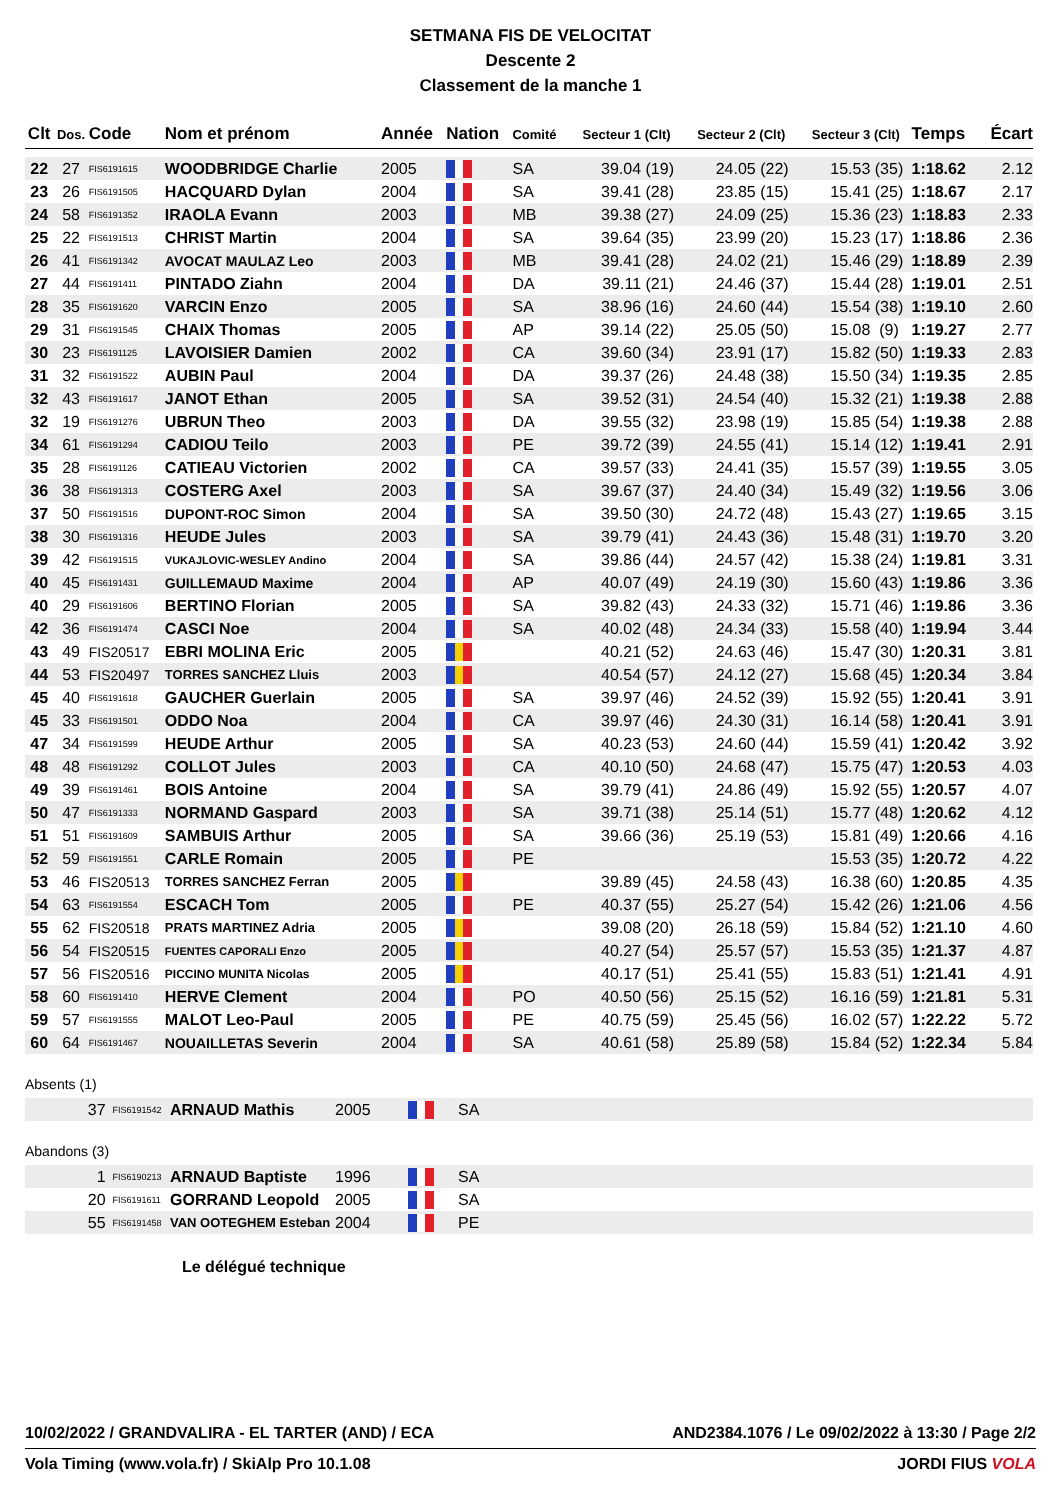SETMANA FIS DE VELOCITAT
Descente 2
Classement de la manche 1
| Clt | Dos. | Code | Nom et prénom | Année | Nation | Comité | Secteur 1 | (Clt) | Secteur 2 | (Clt) | Secteur 3 | (Clt) | Temps | Écart |
| --- | --- | --- | --- | --- | --- | --- | --- | --- | --- | --- | --- | --- | --- | --- |
| 22 | 27 | FIS6191615 | WOODBRIDGE Charlie | 2005 | | SA | 39.04 | (19) | 24.05 | (22) | 15.53 | (35) | 1:18.62 | 2.12 |
| 23 | 26 | FIS6191505 | HACQUARD Dylan | 2004 | | SA | 39.41 | (28) | 23.85 | (15) | 15.41 | (25) | 1:18.67 | 2.17 |
| 24 | 58 | FIS6191352 | IRAOLA Evann | 2003 | | MB | 39.38 | (27) | 24.09 | (25) | 15.36 | (23) | 1:18.83 | 2.33 |
| 25 | 22 | FIS6191513 | CHRIST Martin | 2004 | | SA | 39.64 | (35) | 23.99 | (20) | 15.23 | (17) | 1:18.86 | 2.36 |
| 26 | 41 | FIS6191342 | AVOCAT MAULAZ Leo | 2003 | | MB | 39.41 | (28) | 24.02 | (21) | 15.46 | (29) | 1:18.89 | 2.39 |
| 27 | 44 | FIS6191411 | PINTADO Ziahn | 2004 | | DA | 39.11 | (21) | 24.46 | (37) | 15.44 | (28) | 1:19.01 | 2.51 |
| 28 | 35 | FIS6191620 | VARCIN Enzo | 2005 | | SA | 38.96 | (16) | 24.60 | (44) | 15.54 | (38) | 1:19.10 | 2.60 |
| 29 | 31 | FIS6191545 | CHAIX Thomas | 2005 | | AP | 39.14 | (22) | 25.05 | (50) | 15.08 | (9) | 1:19.27 | 2.77 |
| 30 | 23 | FIS6191125 | LAVOISIER Damien | 2002 | | CA | 39.60 | (34) | 23.91 | (17) | 15.82 | (50) | 1:19.33 | 2.83 |
| 31 | 32 | FIS6191522 | AUBIN Paul | 2004 | | DA | 39.37 | (26) | 24.48 | (38) | 15.50 | (34) | 1:19.35 | 2.85 |
| 32 | 43 | FIS6191617 | JANOT Ethan | 2005 | | SA | 39.52 | (31) | 24.54 | (40) | 15.32 | (21) | 1:19.38 | 2.88 |
| 32 | 19 | FIS6191276 | UBRUN Theo | 2003 | | DA | 39.55 | (32) | 23.98 | (19) | 15.85 | (54) | 1:19.38 | 2.88 |
| 34 | 61 | FIS6191294 | CADIOU Teilo | 2003 | | PE | 39.72 | (39) | 24.55 | (41) | 15.14 | (12) | 1:19.41 | 2.91 |
| 35 | 28 | FIS6191126 | CATIEAU Victorien | 2002 | | CA | 39.57 | (33) | 24.41 | (35) | 15.57 | (39) | 1:19.55 | 3.05 |
| 36 | 38 | FIS6191313 | COSTERG Axel | 2003 | | SA | 39.67 | (37) | 24.40 | (34) | 15.49 | (32) | 1:19.56 | 3.06 |
| 37 | 50 | FIS6191516 | DUPONT-ROC Simon | 2004 | | SA | 39.50 | (30) | 24.72 | (48) | 15.43 | (27) | 1:19.65 | 3.15 |
| 38 | 30 | FIS6191316 | HEUDE Jules | 2003 | | SA | 39.79 | (41) | 24.43 | (36) | 15.48 | (31) | 1:19.70 | 3.20 |
| 39 | 42 | FIS6191515 | VUKAJLOVIC-WESLEY Andino | 2004 | | SA | 39.86 | (44) | 24.57 | (42) | 15.38 | (24) | 1:19.81 | 3.31 |
| 40 | 45 | FIS6191431 | GUILLEMAUD Maxime | 2004 | | AP | 40.07 | (49) | 24.19 | (30) | 15.60 | (43) | 1:19.86 | 3.36 |
| 40 | 29 | FIS6191606 | BERTINO Florian | 2005 | | SA | 39.82 | (43) | 24.33 | (32) | 15.71 | (46) | 1:19.86 | 3.36 |
| 42 | 36 | FIS6191474 | CASCI Noe | 2004 | | SA | 40.02 | (48) | 24.34 | (33) | 15.58 | (40) | 1:19.94 | 3.44 |
| 43 | 49 | FIS20517 | EBRI MOLINA Eric | 2005 | | | 40.21 | (52) | 24.63 | (46) | 15.47 | (30) | 1:20.31 | 3.81 |
| 44 | 53 | FIS20497 | TORRES SANCHEZ Lluis | 2003 | | | 40.54 | (57) | 24.12 | (27) | 15.68 | (45) | 1:20.34 | 3.84 |
| 45 | 40 | FIS6191618 | GAUCHER Guerlain | 2005 | | SA | 39.97 | (46) | 24.52 | (39) | 15.92 | (55) | 1:20.41 | 3.91 |
| 45 | 33 | FIS6191501 | ODDO Noa | 2004 | | CA | 39.97 | (46) | 24.30 | (31) | 16.14 | (58) | 1:20.41 | 3.91 |
| 47 | 34 | FIS6191599 | HEUDE Arthur | 2005 | | SA | 40.23 | (53) | 24.60 | (44) | 15.59 | (41) | 1:20.42 | 3.92 |
| 48 | 48 | FIS6191292 | COLLOT Jules | 2003 | | CA | 40.10 | (50) | 24.68 | (47) | 15.75 | (47) | 1:20.53 | 4.03 |
| 49 | 39 | FIS6191461 | BOIS Antoine | 2004 | | SA | 39.79 | (41) | 24.86 | (49) | 15.92 | (55) | 1:20.57 | 4.07 |
| 50 | 47 | FIS6191333 | NORMAND Gaspard | 2003 | | SA | 39.71 | (38) | 25.14 | (51) | 15.77 | (48) | 1:20.62 | 4.12 |
| 51 | 51 | FIS6191609 | SAMBUIS Arthur | 2005 | | SA | 39.66 | (36) | 25.19 | (53) | 15.81 | (49) | 1:20.66 | 4.16 |
| 52 | 59 | FIS6191551 | CARLE Romain | 2005 | | PE | | | | | 15.53 | (35) | 1:20.72 | 4.22 |
| 53 | 46 | FIS20513 | TORRES SANCHEZ Ferran | 2005 | | | 39.89 | (45) | 24.58 | (43) | 16.38 | (60) | 1:20.85 | 4.35 |
| 54 | 63 | FIS6191554 | ESCACH Tom | 2005 | | PE | 40.37 | (55) | 25.27 | (54) | 15.42 | (26) | 1:21.06 | 4.56 |
| 55 | 62 | FIS20518 | PRATS MARTINEZ Adria | 2005 | | | 39.08 | (20) | 26.18 | (59) | 15.84 | (52) | 1:21.10 | 4.60 |
| 56 | 54 | FIS20515 | FUENTES CAPORALI Enzo | 2005 | | | 40.27 | (54) | 25.57 | (57) | 15.53 | (35) | 1:21.37 | 4.87 |
| 57 | 56 | FIS20516 | PICCINO MUNITA Nicolas | 2005 | | | 40.17 | (51) | 25.41 | (55) | 15.83 | (51) | 1:21.41 | 4.91 |
| 58 | 60 | FIS6191410 | HERVE Clement | 2004 | | PO | 40.50 | (56) | 25.15 | (52) | 16.16 | (59) | 1:21.81 | 5.31 |
| 59 | 57 | FIS6191555 | MALOT Leo-Paul | 2005 | | PE | 40.75 | (59) | 25.45 | (56) | 16.02 | (57) | 1:22.22 | 5.72 |
| 60 | 64 | FIS6191467 | NOUAILLETAS Severin | 2004 | | SA | 40.61 | (58) | 25.89 | (58) | 15.84 | (52) | 1:22.34 | 5.84 |
Absents (1)
| 37 | FIS6191542 | ARNAUD Mathis | 2005 | | SA |
Abandons (3)
| 1 | FIS6190213 | ARNAUD Baptiste | 1996 | | SA |
| 20 | FIS6191611 | GORRAND Leopold | 2005 | | SA |
| 55 | FIS6191458 | VAN OOTEGHEM Esteban | 2004 | | PE |
Le délégué technique
10/02/2022 / GRANDVALIRA - EL TARTER (AND) / ECA AND2384.1076 / Le 09/02/2022 à 13:30 / Page 2/2
Vola Timing (www.vola.fr) / SkiAlp Pro 10.1.08 JORDI FIUS VOLA